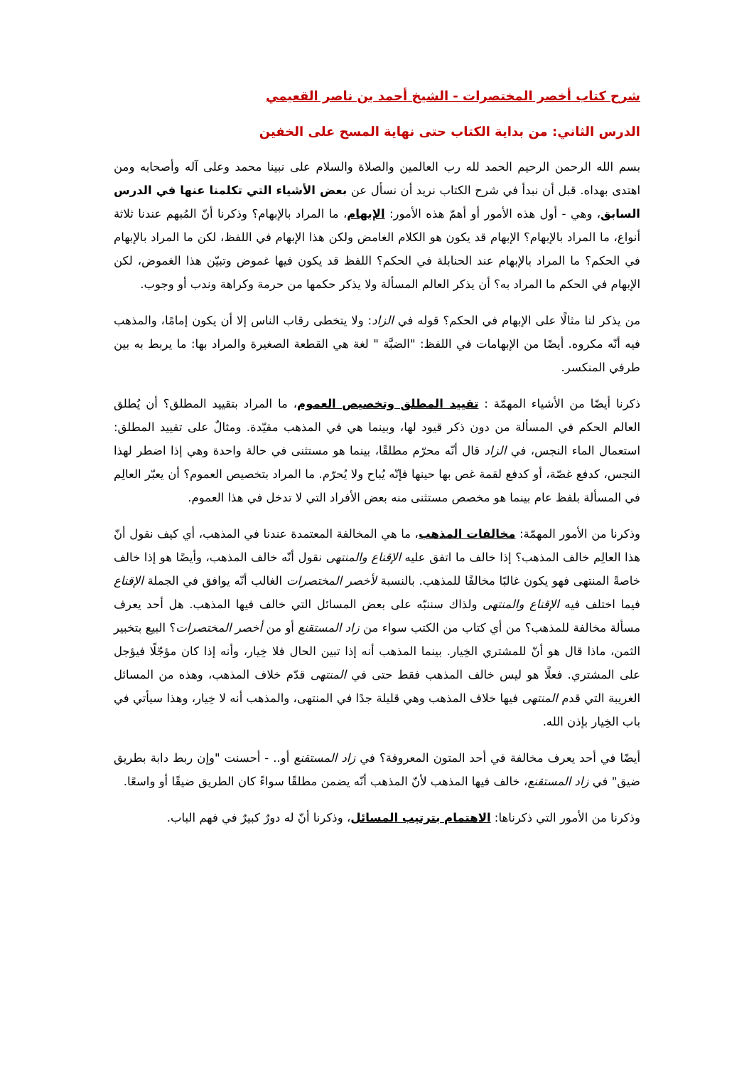شرح كتاب أخصر المختصرات - الشيخ أحمد بن ناصر القعيمي
الدرس الثاني: من بداية الكتاب حتى نهاية المسح على الخفين
بسم الله الرحمن الرحيم الحمد لله رب العالمين والصلاة والسلام على نبينا محمد وعلى آله وأصحابه ومن اهتدى بهداه. قبل أن نبدأ في شرح الكتاب نريد أن نسأل عن بعض الأشياء التي تكلمنا عنها في الدرس السابق، وهي - أول هذه الأمور أو أهمّ هذه الأمور: الإبهام، ما المراد بالإبهام؟ وذكرنا أنّ المُبهم عندنا ثلاثة أنواع، ما المراد بالإبهام؟ الإبهام قد يكون هو الكلام الغامض ولكن هذا الإبهام في اللفظ، لكن ما المراد بالإبهام في الحكم؟ ما المراد بالإبهام عند الحنابلة في الحكم؟ اللفظ قد يكون فيها غموض وتبيّن هذا الغموض، لكن الإبهام في الحكم ما المراد به؟ أن يذكر العالم المسألة ولا يذكر حكمها من حرمة وكراهة وندب أو وجوب.
من يذكر لنا مثالًا على الإبهام في الحكم؟ قوله في الزاد: ولا يتخطى رقاب الناس إلا أن يكون إمامًا، والمذهب فيه أنّه مكروه. أيضًا من الإبهامات في اللفظ: "الضبَّة " لغة هي القطعة الصغيرة والمراد بها: ما يربط به بين طرفي المنكسر.
ذكرنا أيضًا من الأشياء المهمّة : تقييد المطلق وتخصيص العموم، ما المراد بتقييد المطلق؟ أن يُطلق العالم الحكم في المسألة من دون ذكر قيود لها، وبينما هي في المذهب مقيّدة. ومثالٌ على تقييد المطلق: استعمال الماء النجس، في الزاد قال أنّه محرّم مطلقًا، بينما هو مستثنى في حالة واحدة وهي إذا اضطر لهذا النجس، كدفع غصّة، أو كدفع لقمة غص بها حينها فإنّه يُباح ولا يُحرّم. ما المراد بتخصيص العموم؟ أن يعبّر العالِم في المسألة بلفظ عام بينما هو مخصص مستثنى منه بعض الأفراد التي لا تدخل في هذا العموم.
وذكرنا من الأمور المهمّة: مخالفات المذهب، ما هي المخالفة المعتمدة عندنا في المذهب، أي كيف نقول أنّ هذا العالِم خالف المذهب؟ إذا خالف ما اتفق عليه الإقناع والمنتهى نقول أنّه خالف المذهب، وأيضًا هو إذا خالف خاصةً المنتهى فهو يكون غالبًا مخالفًا للمذهب. بالنسبة لأخصر المختصرات الغالب أنّه يوافق في الجملة الإقناع فيما اختلف فيه الإقناع والمنتهى ولذاك سننبّه على بعض المسائل التي خالف فيها المذهب. هل أحد يعرف مسألة مخالفة للمذهب؟ من أي كتاب من الكتب سواء من زاد المستقنع أو من أخصر المختصرات؟ البيع بتخبير الثمن، ماذا قال هو أنّ للمشتري الخِيار. بينما المذهب أنه إذا تبين الحال فلا خِيار، وأنه إذا كان مؤجّلًا فيؤجل على المشتري. فعلًا هو ليس خالف المذهب فقط حتى في المنتهى قدّم خلاف المذهب، وهذه من المسائل الغريبة التي قدم المنتهى فيها خلاف المذهب وهي قليلة جدًا في المنتهى، والمذهب أنه لا خِيار، وهذا سيأتي في باب الخِيار بإذن الله.
أيضًا في أحد يعرف مخالفة في أحد المتون المعروفة؟ في زاد المستقنع أو.. - أحسنت "وإن ربط دابة بطريق ضيق" في زاد المستقنع، خالف فيها المذهب لأنّ المذهب أنّه يضمن مطلقًا سواءً كان الطريق ضيقًا أو واسعًا.
وذكرنا من الأمور التي ذكرناها: الاهتمام بترتيب المسائل، وذكرنا أنّ له دورٌ كبيرٌ في فهم الباب.